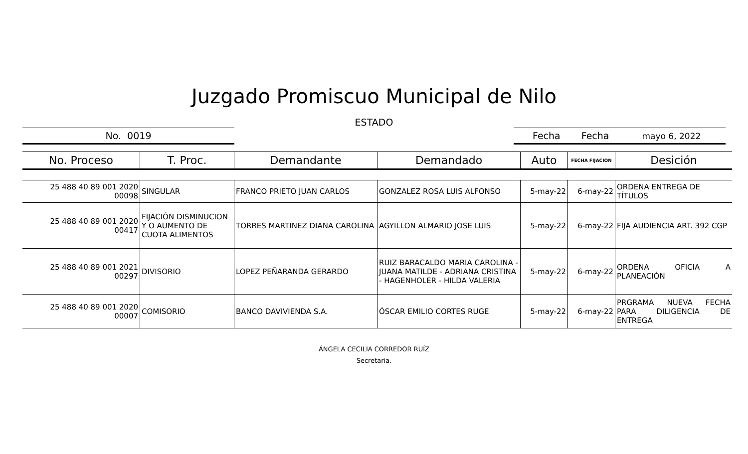Juzgado Promiscuo Municipal de Nilo
ESTADO
No. 0019 Fecha Fecha mayo 6, 2022
| No. Proceso | T. Proc. | Demandante | Demandado | Auto | FECHA FIJACION | Desición |
| --- | --- | --- | --- | --- | --- | --- |
| 25 488 40 89 001 2020 00098 | SINGULAR | FRANCO PRIETO JUAN CARLOS | GONZALEZ ROSA LUIS ALFONSO | 5-may-22 | 6-may-22 | ORDENA ENTREGA DE TÍTULOS |
| 25 488 40 89 001 2020 00417 | FIJACIÓN DISMINUCION Y O AUMENTO DE CUOTA ALIMENTOS | TORRES MARTINEZ DIANA CAROLINA | AGYILLON ALMARIO JOSE LUIS | 5-may-22 | 6-may-22 | FIJA AUDIENCIA ART. 392 CGP |
| 25 488 40 89 001 2021 00297 | DIVISORIO | LOPEZ PEÑARANDA GERARDO | RUIZ BARACALDO MARIA CAROLINA - JUANA MATILDE - ADRIANA CRISTINA - HAGENHOLER - HILDA VALERIA | 5-may-22 | 6-may-22 | ORDENA OFICIA A PLANEACIÓN |
| 25 488 40 89 001 2020 00007 | COMISORIO | BANCO DAVIVIENDA S.A. | ÓSCAR EMILIO CORTES RUGE | 5-may-22 | 6-may-22 | PRGRAMA NUEVA FECHA PARA DILIGENCIA DE ENTREGA |
ÁNGELA CECILIA CORREDOR RUÍZ
Secretaria.